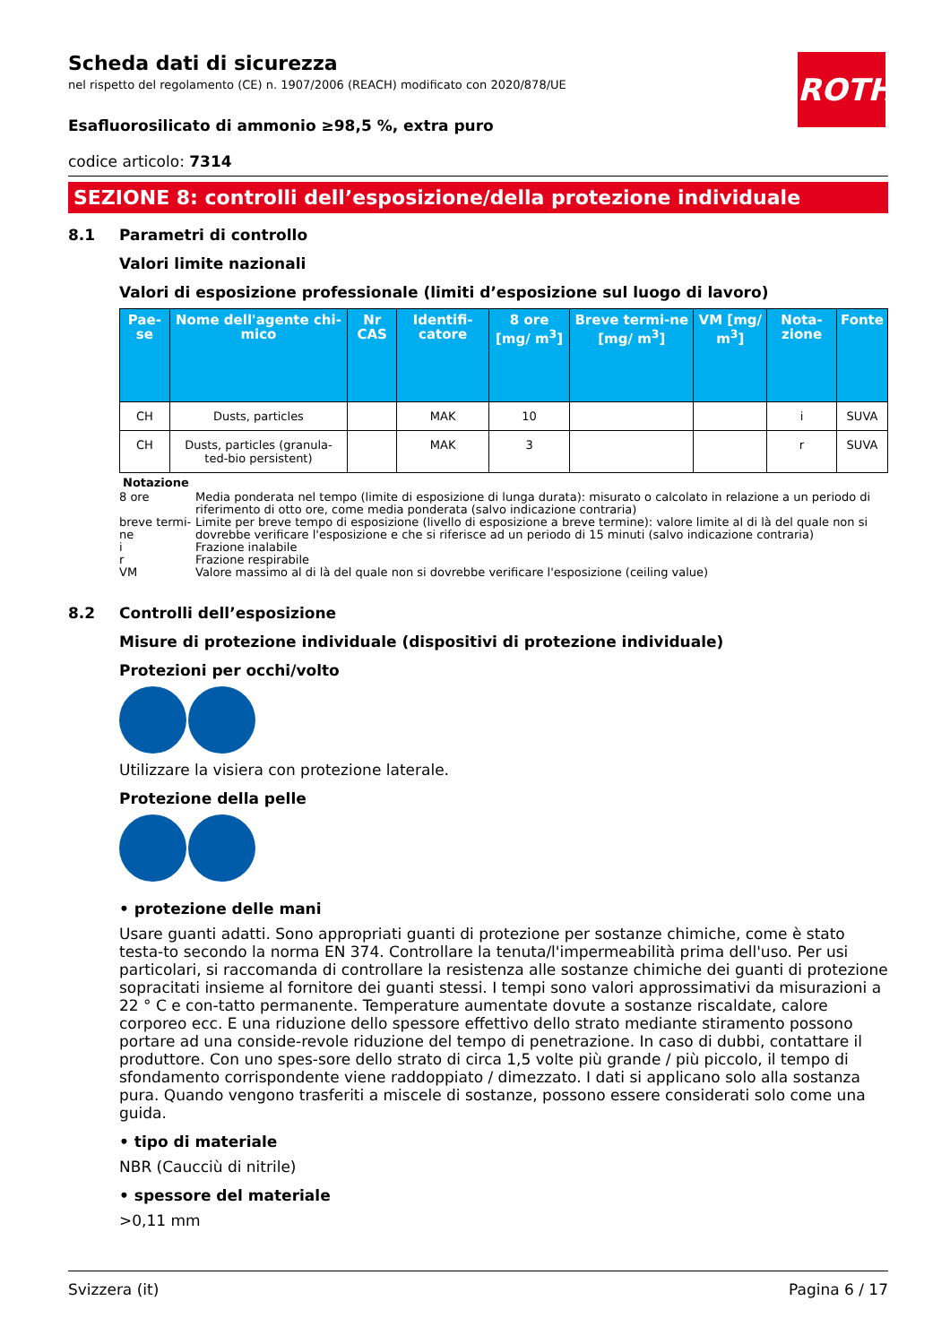ROTH
Scheda dati di sicurezza
nel rispetto del regolamento (CE) n. 1907/2006 (REACH) modificato con 2020/878/UE
Esafluorosilicato di ammonio ≥98,5 %, extra puro
codice articolo: 7314
SEZIONE 8: controlli dell’esposizione/della protezione individuale
8.1 Parametri di controllo
Valori limite nazionali
Valori di esposizione professionale (limiti d’esposizione sul luogo di lavoro)
| Pae-se | Nome dell'agente chi-mico | Nr CAS | Identifi-catore | 8 ore [mg/ m<sup>3</sup>] | Breve termi-ne [mg/ m<sup>3</sup>] | VM [mg/ m<sup>3</sup>] | Nota-zione | Fonte |
| --- | --- | --- | --- | --- | --- | --- | --- | --- |
| CH | Dusts, particles | | MAK | 10 | | | i | SUVA |
| CH | Dusts, particles (granula-ted-bio persistent) | | MAK | 3 | | | r | SUVA |
Notazione
8 ore Media ponderata nel tempo (limite di esposizione di lunga durata): misurato o calcolato in relazione a un periodo di riferimento di otto ore, come media ponderata (salvo indicazione contraria)
breve termi-ne Limite per breve tempo di esposizione (livello di esposizione a breve termine): valore limite al di là del quale non si dovrebbe verificare l'esposizione e che si riferisce ad un periodo di 15 minuti (salvo indicazione contraria)
i Frazione inalabile
r Frazione respirabile
VM Valore massimo al di là del quale non si dovrebbe verificare l'esposizione (ceiling value)
8.2 Controlli dell’esposizione
Misure di protezione individuale (dispositivi di protezione individuale)
Protezioni per occhi/volto
Utilizzare la visiera con protezione laterale.
Protezione della pelle
• protezione delle mani
Usare guanti adatti. Sono appropriati guanti di protezione per sostanze chimiche, come è stato testa-to secondo la norma EN 374. Controllare la tenuta/l'impermeabilità prima dell'uso. Per usi particolari, si raccomanda di controllare la resistenza alle sostanze chimiche dei guanti di protezione sopracitati insieme al fornitore dei guanti stessi. I tempi sono valori approssimativi da misurazioni a 22 ° C e con-tatto permanente. Temperature aumentate dovute a sostanze riscaldate, calore corporeo ecc. E una riduzione dello spessore effettivo dello strato mediante stiramento possono portare ad una conside-revole riduzione del tempo di penetrazione. In caso di dubbi, contattare il produttore. Con uno spes-sore dello strato di circa 1,5 volte più grande / più piccolo, il tempo di sfondamento corrispondente viene raddoppiato / dimezzato. I dati si applicano solo alla sostanza pura. Quando vengono trasferiti a miscele di sostanze, possono essere considerati solo come una guida.
• tipo di materiale
NBR (Caucciù di nitrile)
• spessore del materiale
>0,11 mm
Svizzera (it) Pagina 6 / 17